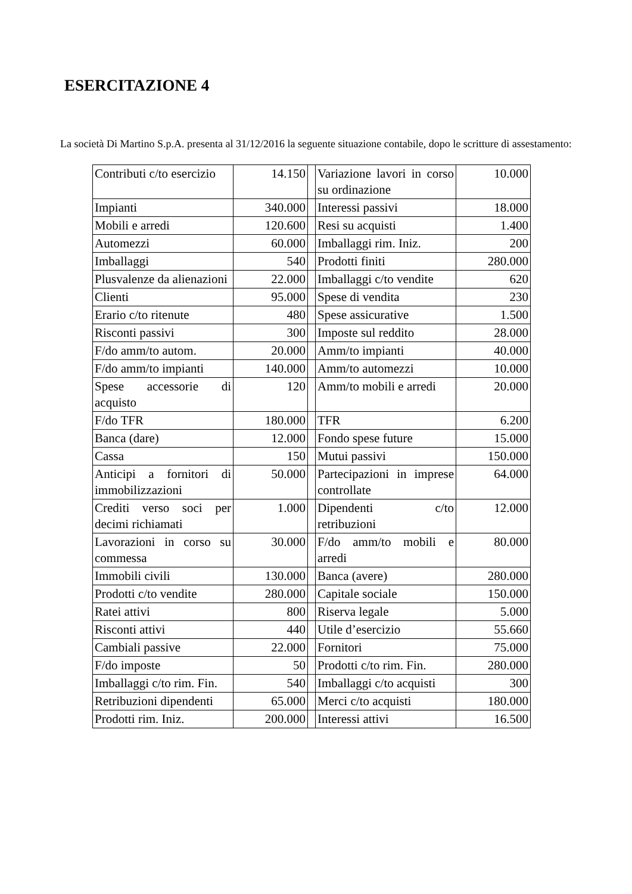ESERCITAZIONE 4
La società Di Martino S.p.A. presenta al 31/12/2016 la seguente situazione contabile, dopo le scritture di assestamento:
| Contributi c/to esercizio | 14.150 | | Variazione lavori in corso su ordinazione | 10.000 |
| Impianti | 340.000 | | Interessi passivi | 18.000 |
| Mobili e arredi | 120.600 | | Resi su acquisti | 1.400 |
| Automezzi | 60.000 | | Imballaggi rim. Iniz. | 200 |
| Imballaggi | 540 | | Prodotti finiti | 280.000 |
| Plusvalenze da alienazioni | 22.000 | | Imballaggi c/to vendite | 620 |
| Clienti | 95.000 | | Spese di vendita | 230 |
| Erario c/to ritenute | 480 | | Spese assicurative | 1.500 |
| Risconti passivi | 300 | | Imposte sul reddito | 28.000 |
| F/do amm/to autom. | 20.000 | | Amm/to impianti | 40.000 |
| F/do amm/to impianti | 140.000 | | Amm/to automezzi | 10.000 |
| Spese accessorie di acquisto | 120 | | Amm/to mobili e arredi | 20.000 |
| F/do TFR | 180.000 | | TFR | 6.200 |
| Banca (dare) | 12.000 | | Fondo spese future | 15.000 |
| Cassa | 150 | | Mutui passivi | 150.000 |
| Anticipi a fornitori di immobilizzazioni | 50.000 | | Partecipazioni in imprese controllate | 64.000 |
| Crediti verso soci per decimi richiamati | 1.000 | | Dipendenti c/to retribuzioni | 12.000 |
| Lavorazioni in corso su commessa | 30.000 | | F/do amm/to mobili e arredi | 80.000 |
| Immobili civili | 130.000 | | Banca (avere) | 280.000 |
| Prodotti c/to vendite | 280.000 | | Capitale sociale | 150.000 |
| Ratei attivi | 800 | | Riserva legale | 5.000 |
| Risconti attivi | 440 | | Utile d’esercizio | 55.660 |
| Cambiali passive | 22.000 | | Fornitori | 75.000 |
| F/do imposte | 50 | | Prodotti c/to rim. Fin. | 280.000 |
| Imballaggi c/to rim. Fin. | 540 | | Imballaggi c/to acquisti | 300 |
| Retribuzioni dipendenti | 65.000 | | Merci c/to acquisti | 180.000 |
| Prodotti rim. Iniz. | 200.000 | | Interessi attivi | 16.500 |